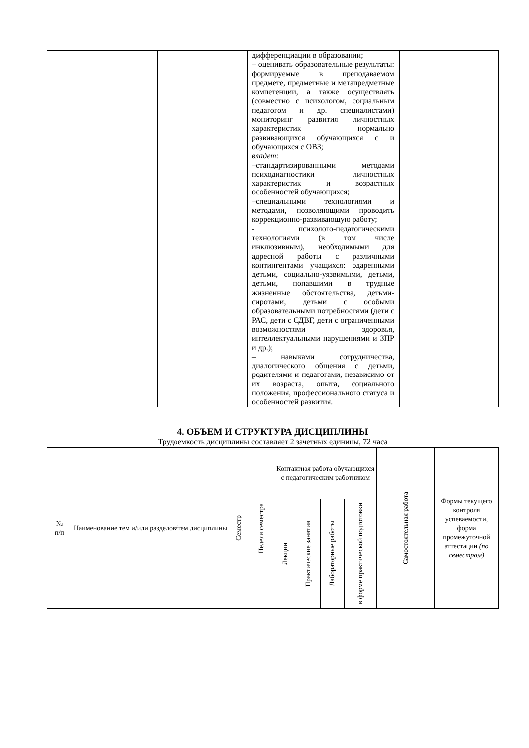| | | дифференциации в образовании; – оценивать образовательные результаты: формируемые в преподаваемом предмете, предметные и метапредметные компетенции, а также осуществлять (совместно с психологом, социальным педагогом и др. специалистами) мониторинг развития личностных характеристик нормально развивающихся обучающихся с и обучающихся с ОВЗ; владет: –стандартизированными методами психодиагностики личностных характеристик и возрастных особенностей обучающихся; –специальными технологиями и методами, позволяющими проводить коррекционно-развивающую работу; - психолого-педагогическими технологиями (в том числе инклюзивным), необходимыми для адресной работы с различными контингентами учащихся: одаренными детьми, социально-уязвимыми, детьми, детьми, попавшими в трудные жизненные обстоятельства, детьми-сиротами, детьми с особыми образовательными потребностями (дети с РАС, дети с СДВГ, дети с ограниченными возможностями здоровья, интеллектуальными нарушениями и ЗПР и др.); – навыками сотрудничества, диалогического общения с детьми, родителями и педагогами, независимо от их возраста, опыта, социального положения, профессионального статуса и особенностей развития. | |
4. ОБЪЕМ И СТРУКТУРА ДИСЦИПЛИНЫ
Трудоемкость дисциплины составляет 2 зачетных единицы, 72 часа
| № п/п | Наименование тем и/или разделов/тем дисциплины | Семестр | Неделя семестра | Контактная работа обучающихся с педагогическим работником | | | | Самостоятельная работа | Формы текущего контроля успеваемости, форма промежуточной аттестации (по семестрам) |
| --- | --- | --- | --- | --- | --- | --- | --- | --- | --- |
| | | | | Лекции | Практические занятия | Лабораторные работы | в форме практической подготовки | | |